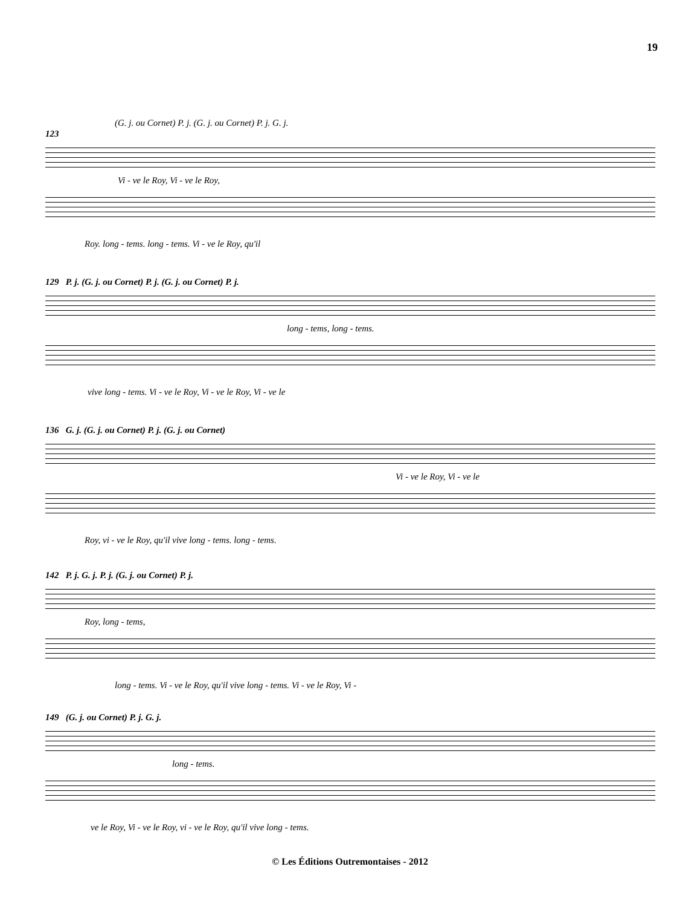19
(G. j. ou Cornet) P. j. (G. j. ou Cornet) P. j. G. j.
123
Vi - ve le Roy, Vi - ve le Roy,
Roy. long - tems. long - tems. Vi - ve le Roy, qu'il
129 P. j. (G. j. ou Cornet) P. j. (G. j. ou Cornet) P. j.
long - tems, long - tems.
vive long - tems. Vi - ve le Roy, Vi - ve le Roy, Vi - ve le
136 G. j. (G. j. ou Cornet) P. j. (G. j. ou Cornet)
Vi - ve le Roy, Vi - ve le
Roy, vi - ve le Roy, qu'il vive long - tems. long - tems.
142 P. j. G. j. P. j. (G. j. ou Cornet) P. j.
Roy, long - tems,
long - tems. Vi - ve le Roy, qu'il vive long - tems. Vi - ve le Roy, Vi -
149 (G. j. ou Cornet) P. j. G. j.
long - tems.
ve le Roy, Vi - ve le Roy, vi - ve le Roy, qu'il vive long - tems.
© Les Éditions Outremontaises - 2012